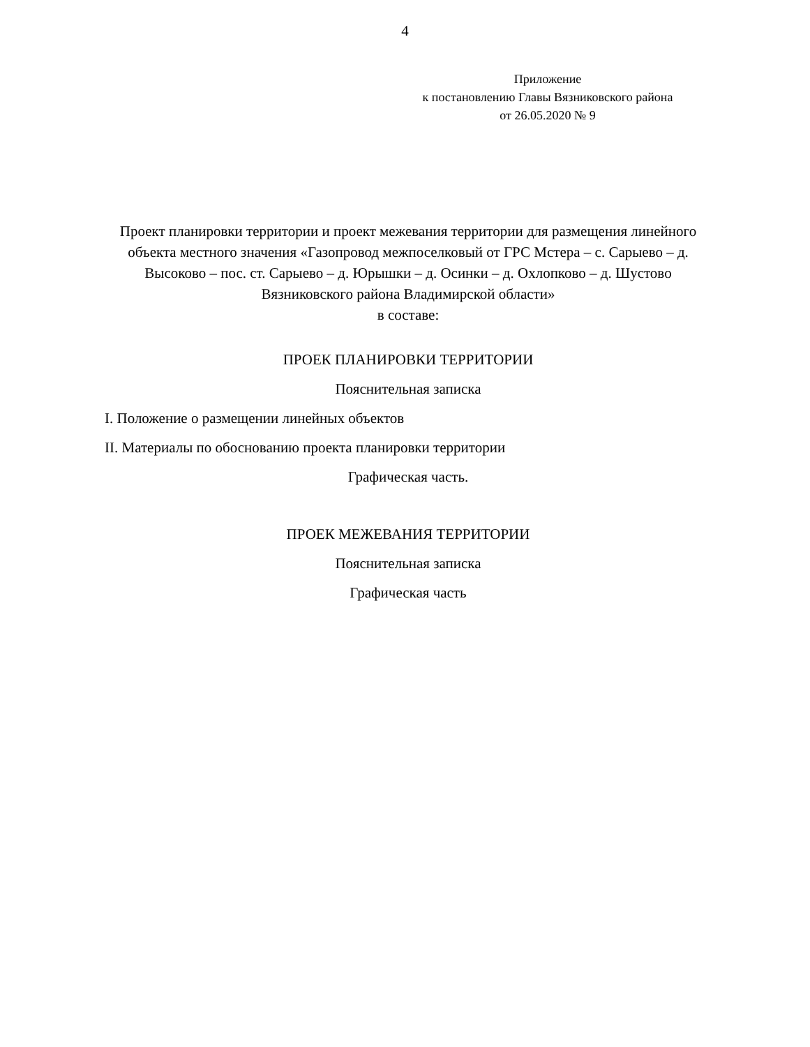4
Приложение
к постановлению Главы Вязниковского района
от 26.05.2020 № 9
Проект планировки территории и проект межевания территории для размещения линейного объекта местного значения «Газопровод межпоселковый от ГРС Мстера – с. Сарыево – д. Высоково – пос. ст. Сарыево – д. Юрышки – д. Осинки – д. Охлопково – д. Шустово Вязниковского района Владимирской области»
в составе:
ПРОЕК ПЛАНИРОВКИ ТЕРРИТОРИИ
Пояснительная записка
I. Положение о размещении линейных объектов
II. Материалы по обоснованию проекта планировки территории
Графическая часть.
ПРОЕК МЕЖЕВАНИЯ ТЕРРИТОРИИ
Пояснительная записка
Графическая часть